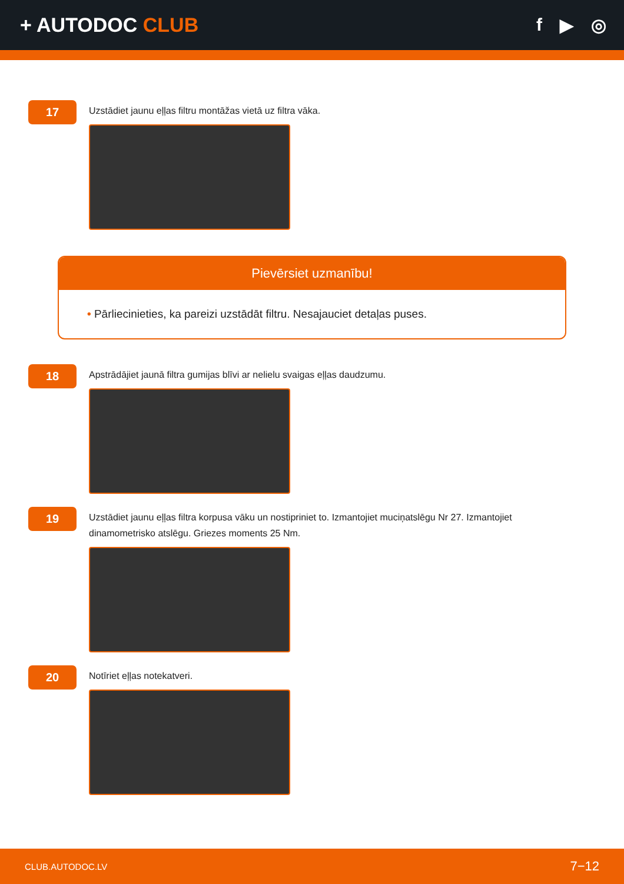+ AUTODOC CLUB f ▶ ◎
17
Uzstādiet jaunu eļļas filtru montāžas vietā uz filtra vāka.
Pievērsiet uzmanību!
• Pārliecinieties, ka pareizi uzstādāt filtru. Nesajauciet detaļas puses.
18
Apstrādājiet jaunā filtra gumijas blīvi ar nelielu svaigas eļļas daudzumu.
19
Uzstādiet jaunu eļļas filtra korpusa vāku un nostipriniet to. Izmantojiet muciņatslēgu Nr 27. Izmantojiet dinamometrisko atslēgu. Griezes moments 25 Nm.
20
Notīriet eļļas notekatveri.
CLUB.AUTODOC.LV 7−12